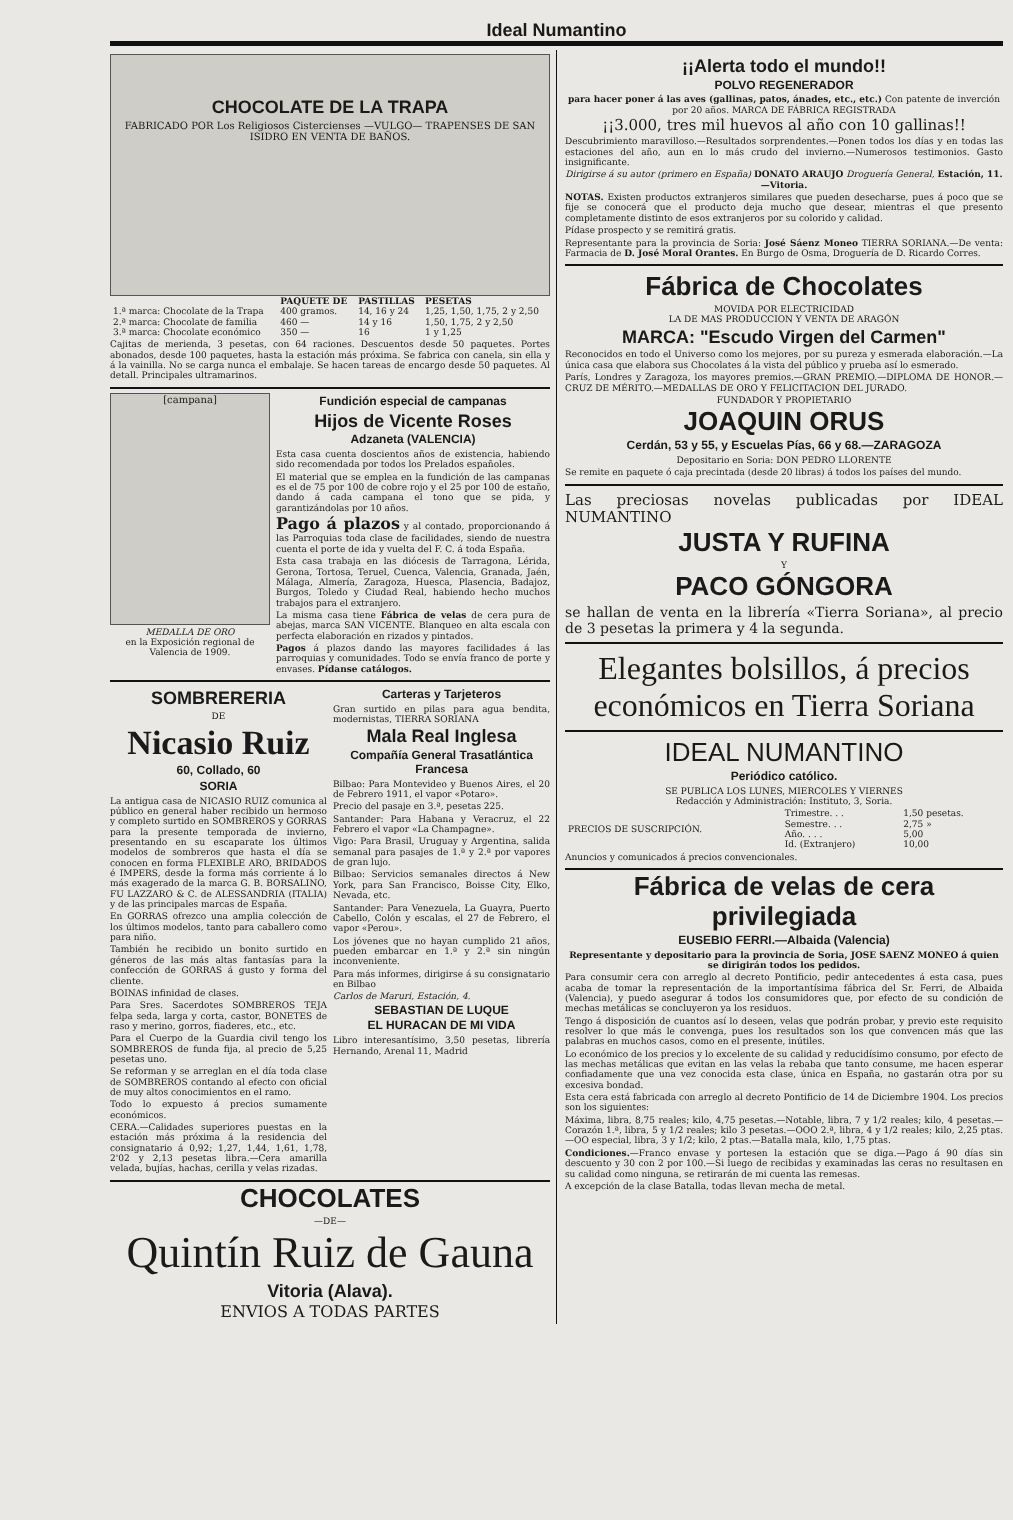Ideal Numantino
CHOCOLATE DE LA TRAPA
FABRICADO POR Los Religiosos Cistercienses —VULGO— TRAPENSES DE SAN ISIDRO EN VENTA DE BAÑOS.
| | PAQUETE DE | PASTILLAS | PESETAS |
| --- | --- | --- | --- |
| 1.ª marca: Chocolate de la Trapa | 400 gramos. | 14, 16 y 24 | 1,25, 1,50, 1,75, 2 y 2,50 |
| 2.ª marca: Chocolate de familia | 460 — | 14 y 16 | 1,50, 1,75, 2 y 2,50 |
| 3.ª marca: Chocolate económico | 350 — | 16 | 1 y 1,25 |
Cajitas de merienda, 3 pesetas, con 64 raciones. Descuentos desde 50 paquetes. Portes abonados, desde 100 paquetes, hasta la estación más próxima. Se fabrica con canela, sin ella y á la vainilla. No se carga nunca el embalaje. Se hacen tareas de encargo desde 50 paquetes. Al detall. Principales ultramarinos.
[campana]
MEDALLA DE ORO
en la Exposición regional de Valencia de 1909.
Fundición especial de campanas
Hijos de Vicente Roses
Adzaneta (VALENCIA)
Esta casa cuenta doscientos años de existencia, habiendo sido recomendada por todos los Prelados españoles.
El material que se emplea en la fundición de las campanas es el de 75 por 100 de cobre rojo y el 25 por 100 de estaño, dando á cada campana el tono que se pida, y garantizándolas por 10 años.
Pago á plazos y al contado, proporcionando á las Parroquias toda clase de facilidades, siendo de nuestra cuenta el porte de ida y vuelta del F. C. á toda España.
Esta casa trabaja en las diócesis de Tarragona, Lérida, Gerona, Tortosa, Teruel, Cuenca, Valencia, Granada, Jaén, Málaga, Almería, Zaragoza, Huesca, Plasencia, Badajoz, Burgos, Toledo y Ciudad Real, habiendo hecho muchos trabajos para el extranjero.
La misma casa tiene Fábrica de velas de cera pura de abejas, marca SAN VICENTE. Blanqueo en alta escala con perfecta elaboración en rizados y pintados.
Pagos á plazos dando las mayores facilidades á las parroquias y comunidades. Todo se envía franco de porte y envases. Pídanse catálogos.
SOMBRERERIA
DE
Nicasio Ruiz
60, Collado, 60
SORIA
La antigua casa de NICASIO RUIZ comunica al público en general haber recibido un hermoso y completo surtido en SOMBREROS y GORRAS para la presente temporada de invierno, presentando en su escaparate los últimos modelos de sombreros que hasta el día se conocen en forma FLEXIBLE ARO, BRIDADOS é IMPERS, desde la forma más corriente á lo más exagerado de la marca G. B. BORSALINO, FU LAZZARO & C. de ALESSANDRIA (ITALIA) y de las principales marcas de España.
En GORRAS ofrezco una amplia colección de los últimos modelos, tanto para caballero como para niño.
También he recibido un bonito surtido en géneros de las más altas fantasías para la confección de GORRAS á gusto y forma del cliente.
BOINAS infinidad de clases.
Para Sres. Sacerdotes SOMBREROS TEJA felpa seda, larga y corta, castor, BONETES de raso y merino, gorros, fiaderes, etc., etc.
Para el Cuerpo de la Guardia civil tengo los SOMBREROS de funda fija, al precio de 5,25 pesetas uno.
Se reforman y se arreglan en el día toda clase de SOMBREROS contando al efecto con oficial de muy altos conocimientos en el ramo.
Todo lo expuesto á precios sumamente económicos.
CERA.—Calidades superiores puestas en la estación más próxima á la residencia del consignatario á 0,92; 1,27, 1,44, 1,61, 1,78, 2'02 y 2,13 pesetas libra.—Cera amarilla velada, bujías, hachas, cerilla y velas rizadas.
Carteras y Tarjeteros
Gran surtido en pilas para agua bendita, modernistas, TIERRA SORIANA
Mala Real Inglesa
Compañía General Trasatlántica Francesa
Bilbao: Para Montevideo y Buenos Aires, el 20 de Febrero 1911, el vapor «Potaro».
Precio del pasaje en 3.ª, pesetas 225.
Santander: Para Habana y Veracruz, el 22 Febrero el vapor «La Champagne».
Vigo: Para Brasil, Uruguay y Argentina, salida semanal para pasajes de 1.ª y 2.ª por vapores de gran lujo.
Bilbao: Servicios semanales directos á New York, para San Francisco, Boisse City, Elko, Nevada, etc.
Santander: Para Venezuela, La Guayra, Puerto Cabello, Colón y escalas, el 27 de Febrero, el vapor «Perou».
Los jóvenes que no hayan cumplido 21 años, pueden embarcar en 1.ª y 2.ª sin ningún inconveniente.
Para más informes, dirigirse á su consignatario en Bilbao
Carlos de Maruri, Estación, 4.
SEBASTIAN DE LUQUE
EL HURACAN DE MI VIDA
Libro interesantísimo, 3,50 pesetas, librería Hernando, Arenal 11, Madrid
CHOCOLATES
—DE—
Quintín Ruiz de Gauna
Vitoria (Alava).
ENVIOS A TODAS PARTES
¡¡Alerta todo el mundo!!
POLVO REGENERADOR
para hacer poner á las aves (gallinas, patos, ánades, etc., etc.) Con patente de inverción por 20 años. MARCA DE FÁBRICA REGISTRADA
¡¡3.000, tres mil huevos al año con 10 gallinas!!
Descubrimiento maravilloso.—Resultados sorprendentes.—Ponen todos los días y en todas las estaciones del año, aun en lo más crudo del invierno.—Numerosos testimonios. Gasto insignificante.
Dirigirse á su autor (primero en España) DONATO ARAUJO Droguería General, Estación, 11.—Vitoria.
NOTAS. Existen productos extranjeros similares que pueden desecharse, pues á poco que se fije se conocerá que el producto deja mucho que desear, mientras el que presento completamente distinto de esos extranjeros por su colorido y calidad.
Pídase prospecto y se remitirá gratis.
Representante para la provincia de Soria: José Sáenz Moneo TIERRA SORIANA.—De venta: Farmacia de D. José Moral Orantes. En Burgo de Osma, Droguería de D. Ricardo Corres.
Fábrica de Chocolates
MOVIDA POR ELECTRICIDAD
LA DE MAS PRODUCCION Y VENTA DE ARAGÓN
MARCA: "Escudo Virgen del Carmen"
Reconocidos en todo el Universo como los mejores, por su pureza y esmerada elaboración.—La única casa que elabora sus Chocolates á la vista del público y prueba así lo esmerado.
París, Londres y Zaragoza, los mayores premios.—GRAN PREMIO.—DIPLOMA DE HONOR.—CRUZ DE MÉRITO.—MEDALLAS DE ORO Y FELICITACION DEL JURADO.
FUNDADOR Y PROPIETARIO
JOAQUIN ORUS
Cerdán, 53 y 55, y Escuelas Pías, 66 y 68.—ZARAGOZA
Depositario en Soria: DON PEDRO LLORENTE
Se remite en paquete ó caja precintada (desde 20 libras) á todos los países del mundo.
Las preciosas novelas publicadas por IDEAL NUMANTINO
JUSTA Y RUFINA
Y
PACO GÓNGORA
se hallan de venta en la librería «Tierra Soriana», al precio de 3 pesetas la primera y 4 la segunda.
Elegantes bolsillos, á precios económicos en Tierra Soriana
IDEAL NUMANTINO
Periódico católico.
SE PUBLICA LOS LUNES, MIERCOLES Y VIERNES
Redacción y Administración: Instituto, 3, Soria.
| PRECIOS DE SUSCRIPCIÓN. | Trimestre. . . | 1,50 pesetas. |
| | Semestre. . . | 2,75 » |
| | Año. . . . | 5,00 |
| | Id. (Extranjero) | 10,00 |
Anuncios y comunicados á precios convencionales.
Fábrica de velas de cera privilegiada
EUSEBIO FERRI.—Albaida (Valencia)
Representante y depositario para la provincia de Soria, JOSE SAENZ MONEO á quien se dirigirán todos los pedidos.
Para consumir cera con arreglo al decreto Pontificio, pedir antecedentes á esta casa, pues acaba de tomar la representación de la importantísima fábrica del Sr. Ferri, de Albaida (Valencia), y puedo asegurar á todos los consumidores que, por efecto de su condición de mechas metálicas se concluyeron ya los residuos.
Tengo á disposición de cuantos así lo deseen, velas que podrán probar, y previo este requisito resolver lo que más le convenga, pues los resultados son los que convencen más que las palabras en muchos casos, como en el presente, inútiles.
Lo económico de los precios y lo excelente de su calidad y reducidísimo consumo, por efecto de las mechas metálicas que evitan en las velas la rebaba que tanto consume, me hacen esperar confiadamente que una vez conocida esta clase, única en España, no gastarán otra por su excesiva bondad.
Esta cera está fabricada con arreglo al decreto Pontificio de 14 de Diciembre 1904. Los precios son los siguientes:
Máxima, libra, 8,75 reales; kilo, 4,75 pesetas.—Notable, libra, 7 y 1/2 reales; kilo, 4 pesetas.—Corazón 1.ª, libra, 5 y 1/2 reales; kilo 3 pesetas.—OOO 2.ª, libra, 4 y 1/2 reales; kilo, 2,25 ptas.—OO especial, libra, 3 y 1/2; kilo, 2 ptas.—Batalla mala, kilo, 1,75 ptas.
Condiciones.—Franco envase y portesen la estación que se diga.—Pago á 90 días sin descuento y 30 con 2 por 100.—Si luego de recibidas y examinadas las ceras no resultasen en su calidad como ninguna, se retirarán de mi cuenta las remesas.
A excepción de la clase Batalla, todas llevan mecha de metal.